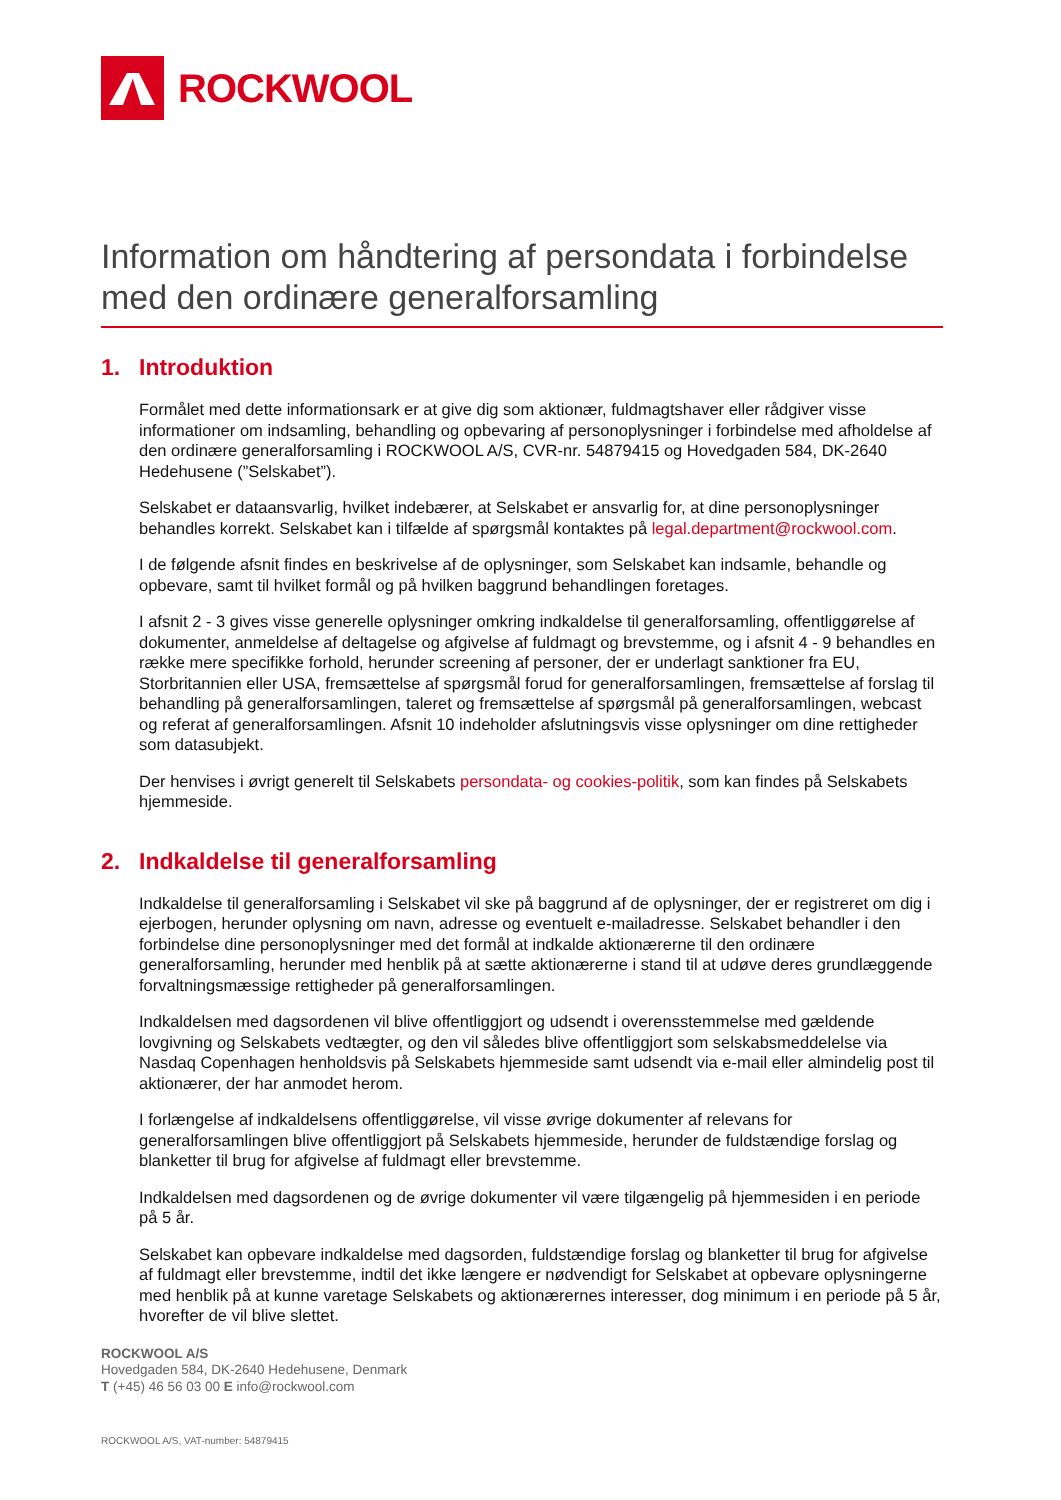ROCKWOOL
Information om håndtering af persondata i forbindelse med den ordinære generalforsamling
1. Introduktion
Formålet med dette informationsark er at give dig som aktionær, fuldmagtshaver eller rådgiver visse informationer om indsamling, behandling og opbevaring af personoplysninger i forbindelse med afholdelse af den ordinære generalforsamling i ROCKWOOL A/S, CVR-nr. 54879415 og Hovedgaden 584, DK-2640 Hedehusene (”Selskabet”).
Selskabet er dataansvarlig, hvilket indebærer, at Selskabet er ansvarlig for, at dine personoplysninger behandles korrekt. Selskabet kan i tilfælde af spørgsmål kontaktes på legal.department@rockwool.com.
I de følgende afsnit findes en beskrivelse af de oplysninger, som Selskabet kan indsamle, behandle og opbevare, samt til hvilket formål og på hvilken baggrund behandlingen foretages.
I afsnit 2 - 3 gives visse generelle oplysninger omkring indkaldelse til generalforsamling, offentliggørelse af dokumenter, anmeldelse af deltagelse og afgivelse af fuldmagt og brevstemme, og i afsnit 4 - 9 behandles en række mere specifikke forhold, herunder screening af personer, der er underlagt sanktioner fra EU, Storbritannien eller USA, fremsættelse af spørgsmål forud for generalforsamlingen, fremsættelse af forslag til behandling på generalforsamlingen, taleret og fremsættelse af spørgsmål på generalforsamlingen, webcast og referat af generalforsamlingen. Afsnit 10 indeholder afslutningsvis visse oplysninger om dine rettigheder som datasubjekt.
Der henvises i øvrigt generelt til Selskabets persondata- og cookies-politik, som kan findes på Selskabets hjemmeside.
2. Indkaldelse til generalforsamling
Indkaldelse til generalforsamling i Selskabet vil ske på baggrund af de oplysninger, der er registreret om dig i ejerbogen, herunder oplysning om navn, adresse og eventuelt e-mailadresse. Selskabet behandler i den forbindelse dine personoplysninger med det formål at indkalde aktionærerne til den ordinære generalforsamling, herunder med henblik på at sætte aktionærerne i stand til at udøve deres grundlæggende forvaltningsmæssige rettigheder på generalforsamlingen.
Indkaldelsen med dagsordenen vil blive offentliggjort og udsendt i overensstemmelse med gældende lovgivning og Selskabets vedtægter, og den vil således blive offentliggjort som selskabsmeddelelse via Nasdaq Copenhagen henholdsvis på Selskabets hjemmeside samt udsendt via e-mail eller almindelig post til aktionærer, der har anmodet herom.
I forlængelse af indkaldelsens offentliggørelse, vil visse øvrige dokumenter af relevans for generalforsamlingen blive offentliggjort på Selskabets hjemmeside, herunder de fuldstændige forslag og blanketter til brug for afgivelse af fuldmagt eller brevstemme.
Indkaldelsen med dagsordenen og de øvrige dokumenter vil være tilgængelig på hjemmesiden i en periode på 5 år.
Selskabet kan opbevare indkaldelse med dagsorden, fuldstændige forslag og blanketter til brug for afgivelse af fuldmagt eller brevstemme, indtil det ikke længere er nødvendigt for Selskabet at opbevare oplysningerne med henblik på at kunne varetage Selskabets og aktionærernes interesser, dog minimum i en periode på 5 år, hvorefter de vil blive slettet.
ROCKWOOL A/S
Hovedgaden 584, DK-2640 Hedehusene, Denmark
T (+45) 46 56 03 00 E info@rockwool.com
ROCKWOOL A/S, VAT-number: 54879415